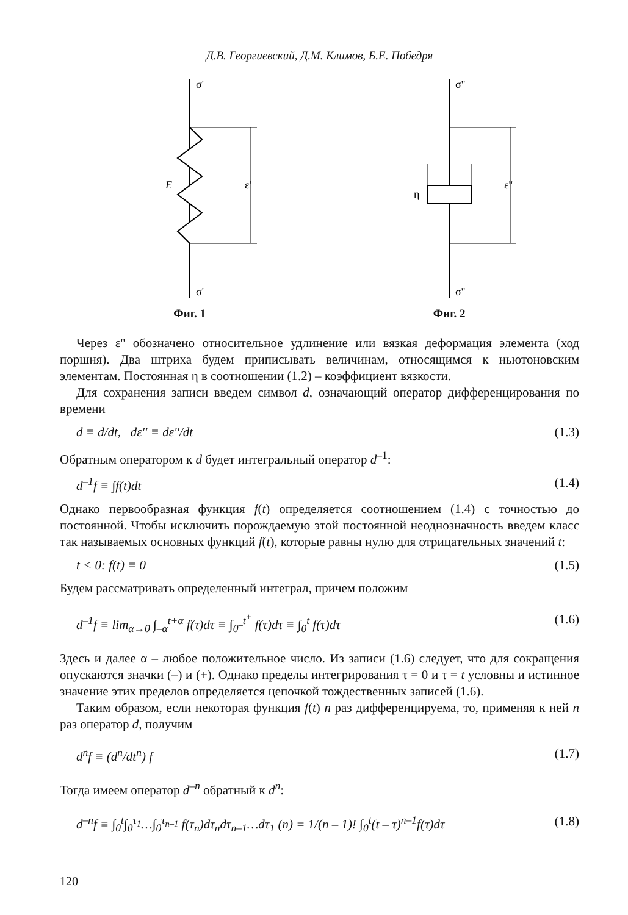Д.В. Георгиевский, Д.М. Климов, Б.Е. Победря
σ'
σ'
E
ε'
Фиг. 1
σ''
σ''
η
ε''
Фиг. 2
Через ε'' обозначено относительное удлинение или вязкая деформация элемента (ход поршня). Два штриха будем приписывать величинам, относящимся к ньютоновским элементам. Постоянная η в соотношении (1.2) – коэффициент вязкости.
Для сохранения записи введем символ d, означающий оператор дифференцирования по времени
d ≡ d/dt, dε'' ≡ dε''/dt (1.3)
Обратным оператором к d будет интегральный оператор d<sup>–1</sup>:
d<sup>–1</sup>f ≡ ∫f(t)dt (1.4)
Однако первообразная функция f(t) определяется соотношением (1.4) с точностью до постоянной. Чтобы исключить порождаемую этой постоянной неоднозначность введем класс так называемых основных функций f(t), которые равны нулю для отрицательных значений t:
t < 0: f(t) ≡ 0 (1.5)
Будем рассматривать определенный интеграл, причем положим
d<sup>–1</sup>f ≡ lim<sub>α→0</sub> ∫<sub>–α</sub><sup>t+α</sup> f(τ)dτ ≡ ∫<sub>0<sup>–</sup></sub><sup>t<sup>+</sup></sup> f(τ)dτ ≡ ∫<sub>0</sub><sup>t</sup> f(τ)dτ (1.6)
Здесь и далее α – любое положительное число. Из записи (1.6) следует, что для сокращения опускаются значки (–) и (+). Однако пределы интегрирования τ = 0 и τ = t условны и истинное значение этих пределов определяется цепочкой тождественных записей (1.6).
Таким образом, если некоторая функция f(t) n раз дифференцируема, то, применяя к ней n раз оператор d, получим
d<sup>n</sup>f ≡ (d<sup>n</sup>/dt<sup>n</sup>) f (1.7)
Тогда имеем оператор d<sup>–n</sup> обратный к d<sup>n</sup>:
d<sup>–n</sup>f ≡ ∫<sub>0</sub><sup>t</sup>∫<sub>0</sub><sup>τ<sub>1</sub></sup>…∫<sub>0</sub><sup>τ<sub>n–1</sub></sup> f(τ<sub>n</sub>)dτ<sub>n</sub>dτ<sub>n–1</sub>…dτ<sub>1</sub> (n) = 1/(n – 1)! ∫<sub>0</sub><sup>t</sup>(t – τ)<sup>n–1</sup>f(τ)dτ (1.8)
120